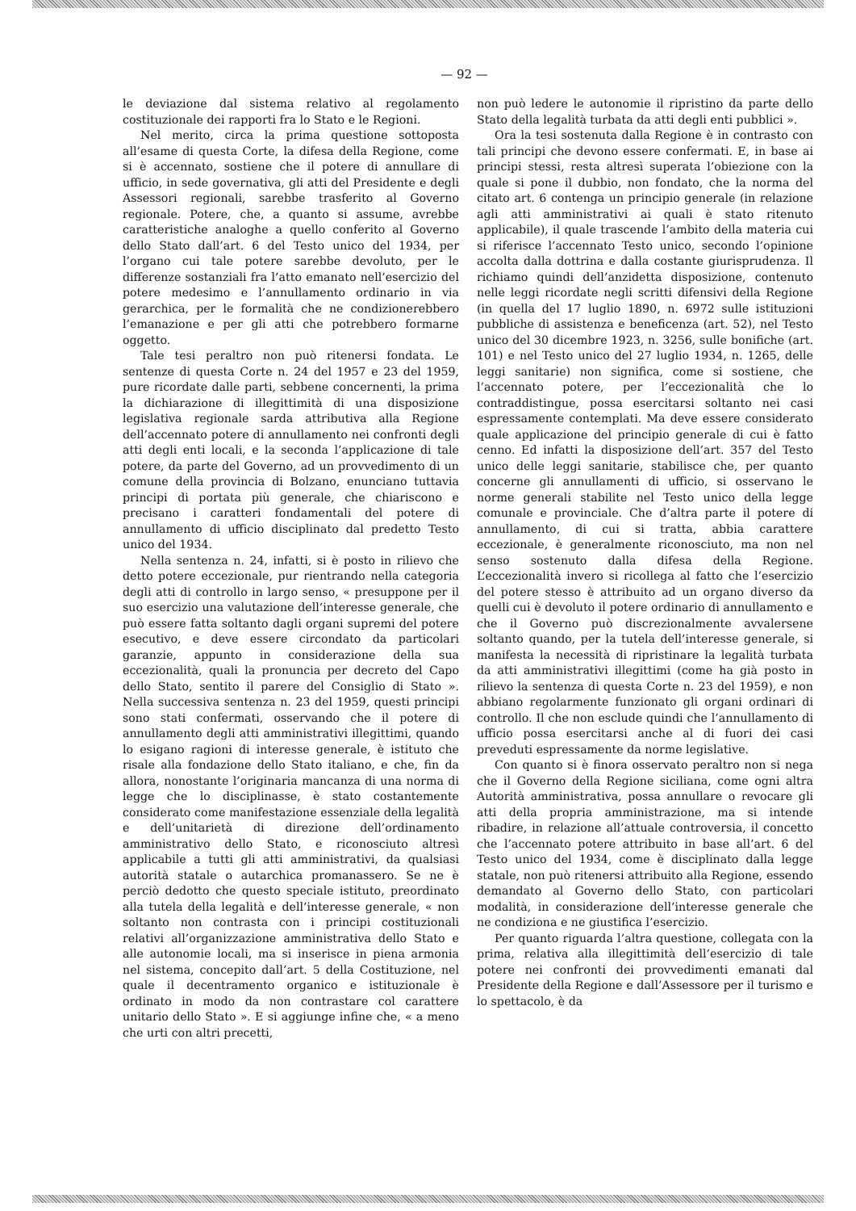— 92 —
le deviazione dal sistema relativo al regolamento costituzionale dei rapporti fra lo Stato e le Regioni.
Nel merito, circa la prima questione sottoposta all’esame di questa Corte, la difesa della Regione, come si è accennato, sostiene che il potere di annullare di ufficio, in sede governativa, gli atti del Presidente e degli Assessori regionali, sarebbe trasferito al Governo regionale. Potere, che, a quanto si assume, avrebbe caratteristiche analoghe a quello conferito al Governo dello Stato dall’art. 6 del Testo unico del 1934, per l’organo cui tale potere sarebbe devoluto, per le differenze sostanziali fra l’atto emanato nell’esercizio del potere medesimo e l’annullamento ordinario in via gerarchica, per le formalità che ne condizionerebbero l’emanazione e per gli atti che potrebbero formarne oggetto.
Tale tesi peraltro non può ritenersi fondata. Le sentenze di questa Corte n. 24 del 1957 e 23 del 1959, pure ricordate dalle parti, sebbene concernenti, la prima la dichiarazione di illegittimità di una disposizione legislativa regionale sarda attributiva alla Regione dell’accennato potere di annullamento nei confronti degli atti degli enti locali, e la seconda l’applicazione di tale potere, da parte del Governo, ad un provvedimento di un comune della provincia di Bolzano, enunciano tuttavia principi di portata più generale, che chiariscono e precisano i caratteri fondamentali del potere di annullamento di ufficio disciplinato dal predetto Testo unico del 1934.
Nella sentenza n. 24, infatti, si è posto in rilievo che detto potere eccezionale, pur rientrando nella categoria degli atti di controllo in largo senso, « presuppone per il suo esercizio una valutazione dell’interesse generale, che può essere fatta soltanto dagli organi supremi del potere esecutivo, e deve essere circondato da particolari garanzie, appunto in considerazione della sua eccezionalità, quali la pronuncia per decreto del Capo dello Stato, sentito il parere del Consiglio di Stato ». Nella successiva sentenza n. 23 del 1959, questi principi sono stati confermati, osservando che il potere di annullamento degli atti amministrativi illegittimi, quando lo esigano ragioni di interesse generale, è istituto che risale alla fondazione dello Stato italiano, e che, fin da allora, nonostante l’originaria mancanza di una norma di legge che lo disciplinasse, è stato costantemente considerato come manifestazione essenziale della legalità e dell’unitarietà di direzione dell’ordinamento amministrativo dello Stato, e riconosciuto altresì applicabile a tutti gli atti amministrativi, da qualsiasi autorità statale o autarchica promanassero. Se ne è perciò dedotto che questo speciale istituto, preordinato alla tutela della legalità e dell’interesse generale, « non soltanto non contrasta con i principi costituzionali relativi all’organizzazione amministrativa dello Stato e alle autonomie locali, ma si inserisce in piena armonia nel sistema, concepito dall’art. 5 della Costituzione, nel quale il decentramento organico e istituzionale è ordinato in modo da non contrastare col carattere unitario dello Stato ». E si aggiunge infine che, « a meno che urti con altri precetti,
non può ledere le autonomie il ripristino da parte dello Stato della legalità turbata da atti degli enti pubblici ».
Ora la tesi sostenuta dalla Regione è in contrasto con tali principi che devono essere confermati. E, in base ai principi stessi, resta altresì superata l’obiezione con la quale si pone il dubbio, non fondato, che la norma del citato art. 6 contenga un principio generale (in relazione agli atti amministrativi ai quali è stato ritenuto applicabile), il quale trascende l’ambito della materia cui si riferisce l’accennato Testo unico, secondo l’opinione accolta dalla dottrina e dalla costante giurisprudenza. Il richiamo quindi dell’anzidetta disposizione, contenuto nelle leggi ricordate negli scritti difensivi della Regione (in quella del 17 luglio 1890, n. 6972 sulle istituzioni pubbliche di assistenza e beneficenza (art. 52), nel Testo unico del 30 dicembre 1923, n. 3256, sulle bonifiche (art. 101) e nel Testo unico del 27 luglio 1934, n. 1265, delle leggi sanitarie) non significa, come si sostiene, che l’accennato potere, per l’eccezionalità che lo contraddistingue, possa esercitarsi soltanto nei casi espressamente contemplati. Ma deve essere considerato quale applicazione del principio generale di cui è fatto cenno. Ed infatti la disposizione dell’art. 357 del Testo unico delle leggi sanitarie, stabilisce che, per quanto concerne gli annullamenti di ufficio, si osservano le norme generali stabilite nel Testo unico della legge comunale e provinciale. Che d’altra parte il potere di annullamento, di cui si tratta, abbia carattere eccezionale, è generalmente riconosciuto, ma non nel senso sostenuto dalla difesa della Regione. L’eccezionalità invero si ricollega al fatto che l’esercizio del potere stesso è attribuito ad un organo diverso da quelli cui è devoluto il potere ordinario di annullamento e che il Governo può discrezionalmente avvalersene soltanto quando, per la tutela dell’interesse generale, si manifesta la necessità di ripristinare la legalità turbata da atti amministrativi illegittimi (come ha già posto in rilievo la sentenza di questa Corte n. 23 del 1959), e non abbiano regolarmente funzionato gli organi ordinari di controllo. Il che non esclude quindi che l’annullamento di ufficio possa esercitarsi anche al di fuori dei casi preveduti espressamente da norme legislative.
Con quanto si è finora osservato peraltro non si nega che il Governo della Regione siciliana, come ogni altra Autorità amministrativa, possa annullare o revocare gli atti della propria amministrazione, ma si intende ribadire, in relazione all’attuale controversia, il concetto che l’accennato potere attribuito in base all’art. 6 del Testo unico del 1934, come è disciplinato dalla legge statale, non può ritenersi attribuito alla Regione, essendo demandato al Governo dello Stato, con particolari modalità, in considerazione dell’interesse generale che ne condiziona e ne giustifica l’esercizio.
Per quanto riguarda l’altra questione, collegata con la prima, relativa alla illegittimità dell’esercizio di tale potere nei confronti dei provvedimenti emanati dal Presidente della Regione e dall’Assessore per il turismo e lo spettacolo, è da